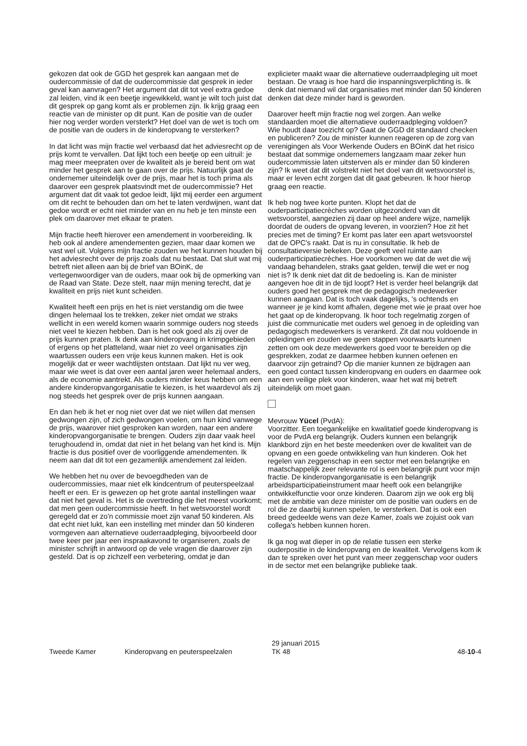gekozen dat ook de GGD het gesprek kan aangaan met de oudercommissie of dat de oudercommissie dat gesprek in ieder geval kan aanvragen? Het argument dat dit tot veel extra gedoe zal leiden, vind ik een beetje ingewikkeld, want je wilt toch juist dat dit gesprek op gang komt als er problemen zijn. Ik krijg graag een reactie van de minister op dit punt. Kan de positie van de ouder hier nog verder worden versterkt? Het doel van de wet is toch om de positie van de ouders in de kinderopvang te versterken?
In dat licht was mijn fractie wel verbaasd dat het adviesrecht op de prijs komt te vervallen. Dat lijkt toch een beetje op een uitruil: je mag meer meepraten over de kwaliteit als je bereid bent om wat minder het gesprek aan te gaan over de prijs. Natuurlijk gaat de ondernemer uiteindelijk over de prijs, maar het is toch prima als daarover een gesprek plaatsvindt met de oudercommissie? Het argument dat dit vaak tot gedoe leidt, lijkt mij eerder een argument om dit recht te behouden dan om het te laten verdwijnen, want dat gedoe wordt er echt niet minder van en nu heb je ten minste een plek om daarover met elkaar te praten.
Mijn fractie heeft hierover een amendement in voorbereiding. Ik heb ook al andere amendementen gezien, maar daar komen we vast wel uit. Volgens mijn fractie zouden we het kunnen houden bij het adviesrecht over de prijs zoals dat nu bestaat. Dat sluit wat mij betreft niet alleen aan bij de brief van BOinK, de vertegenwoordiger van de ouders, maar ook bij de opmerking van de Raad van State. Deze stelt, naar mijn mening terecht, dat je kwaliteit en prijs niet kunt scheiden.
Kwaliteit heeft een prijs en het is niet verstandig om die twee dingen helemaal los te trekken, zeker niet omdat we straks wellicht in een wereld komen waarin sommige ouders nog steeds niet veel te kiezen hebben. Dan is het ook goed als zij over de prijs kunnen praten. Ik denk aan kinderopvang in krimpgebieden of ergens op het platteland, waar niet zo veel organisaties zijn waartussen ouders een vrije keus kunnen maken. Het is ook mogelijk dat er weer wachtlijsten ontstaan. Dat lijkt nu ver weg, maar wie weet is dat over een aantal jaren weer helemaal anders, als de economie aantrekt. Als ouders minder keus hebben om een andere kinderopvangorganisatie te kiezen, is het waardevol als zij nog steeds het gesprek over de prijs kunnen aangaan.
En dan heb ik het er nog niet over dat we niet willen dat mensen gedwongen zijn, of zich gedwongen voelen, om hun kind vanwege de prijs, waarover niet gesproken kan worden, naar een andere kinderopvangorganisatie te brengen. Ouders zijn daar vaak heel terughoudend in, omdat dat niet in het belang van het kind is. Mijn fractie is dus positief over de voorliggende amendementen. Ik neem aan dat dit tot een gezamenlijk amendement zal leiden.
We hebben het nu over de bevoegdheden van de oudercommissies, maar niet elk kindcentrum of peuterspeelzaal heeft er een. Er is gewezen op het grote aantal instellingen waar dat niet het geval is. Het is de overtreding die het meest voorkomt; dat men geen oudercommissie heeft. In het wetsvoorstel wordt geregeld dat er zo'n commissie moet zijn vanaf 50 kinderen. Als dat echt niet lukt, kan een instelling met minder dan 50 kinderen vormgeven aan alternatieve ouderraadpleging, bijvoorbeeld door twee keer per jaar een inspraakavond te organiseren, zoals de minister schrijft in antwoord op de vele vragen die daarover zijn gesteld. Dat is op zichzelf een verbetering, omdat je dan
explicieter maakt waar die alternatieve ouderraadpleging uit moet bestaan. De vraag is hoe hard die inspanningsverplichting is. Ik denk dat niemand wil dat organisaties met minder dan 50 kinderen denken dat deze minder hard is geworden.
Daarover heeft mijn fractie nog wel zorgen. Aan welke standaarden moet die alternatieve ouderraadpleging voldoen? Wie houdt daar toezicht op? Gaat de GGD dit standaard checken en publiceren? Zou de minister kunnen reageren op de zorg van verenigingen als Voor Werkende Ouders en BOinK dat het risico bestaat dat sommige ondernemers langzaam maar zeker hun oudercommissie laten uitsterven als er minder dan 50 kinderen zijn? Ik weet dat dit volstrekt niet het doel van dit wetsvoorstel is, maar er leven echt zorgen dat dit gaat gebeuren. Ik hoor hierop graag een reactie.
Ik heb nog twee korte punten. Klopt het dat de ouderparticipatiecrèches worden uitgezonderd van dit wetsvoorstel, aangezien zij daar op heel andere wijze, namelijk doordat de ouders de opvang leveren, in voorzien? Hoe zit het precies met de timing? Er komt pas later een apart wetsvoorstel dat de OPC's raakt. Dat is nu in consultatie. Ik heb de consultatieversie bekeken. Deze geeft veel ruimte aan ouderparticipatiecrèches. Hoe voorkomen we dat de wet die wij vandaag behandelen, straks gaat gelden, terwijl die wet er nog niet is? Ik denk niet dat dit de bedoeling is. Kan de minister aangeven hoe dit in de tijd loopt? Het is verder heel belangrijk dat ouders goed het gesprek met de pedagogisch medewerker kunnen aangaan. Dat is toch vaak dagelijks, 's ochtends en wanneer je je kind komt afhalen, degene met wie je praat over hoe het gaat op de kinderopvang. Ik hoor toch regelmatig zorgen of juist die communicatie met ouders wel genoeg in de opleiding van pedagogisch medewerkers is verankerd. Zit dat nou voldoende in opleidingen en zouden we geen stappen voorwaarts kunnen zetten om ook deze medewerkers goed voor te bereiden op die gesprekken, zodat ze daarmee hebben kunnen oefenen en daarvoor zijn getraind? Op die manier kunnen ze bijdragen aan een goed contact tussen kinderopvang en ouders en daarmee ook aan een veilige plek voor kinderen, waar het wat mij betreft uiteindelijk om moet gaan.
Mevrouw Yücel (PvdA):
Voorzitter. Een toegankelijke en kwalitatief goede kinderopvang is voor de PvdA erg belangrijk. Ouders kunnen een belangrijk klankbord zijn en het beste meedenken over de kwaliteit van de opvang en een goede ontwikkeling van hun kinderen. Ook het regelen van zeggenschap in een sector met een belangrijke en maatschappelijk zeer relevante rol is een belangrijk punt voor mijn fractie. De kinderopvangorganisatie is een belangrijk arbeidsparticipatieinstrument maar heeft ook een belangrijke ontwikkelfunctie voor onze kinderen. Daarom zijn we ook erg blij met de ambitie van deze minister om de positie van ouders en de rol die ze daarbij kunnen spelen, te versterken. Dat is ook een breed gedeelde wens van deze Kamer, zoals we zojuist ook van collega's hebben kunnen horen.
Ik ga nog wat dieper in op de relatie tussen een sterke ouderpositie in de kinderopvang en de kwaliteit. Vervolgens kom ik dan te spreken over het punt van meer zeggenschap voor ouders in de sector met een belangrijke publieke taak.
Tweede Kamer
Kinderopvang en peuterspeelzalen
29 januari 2015
TK 48
48-10-4